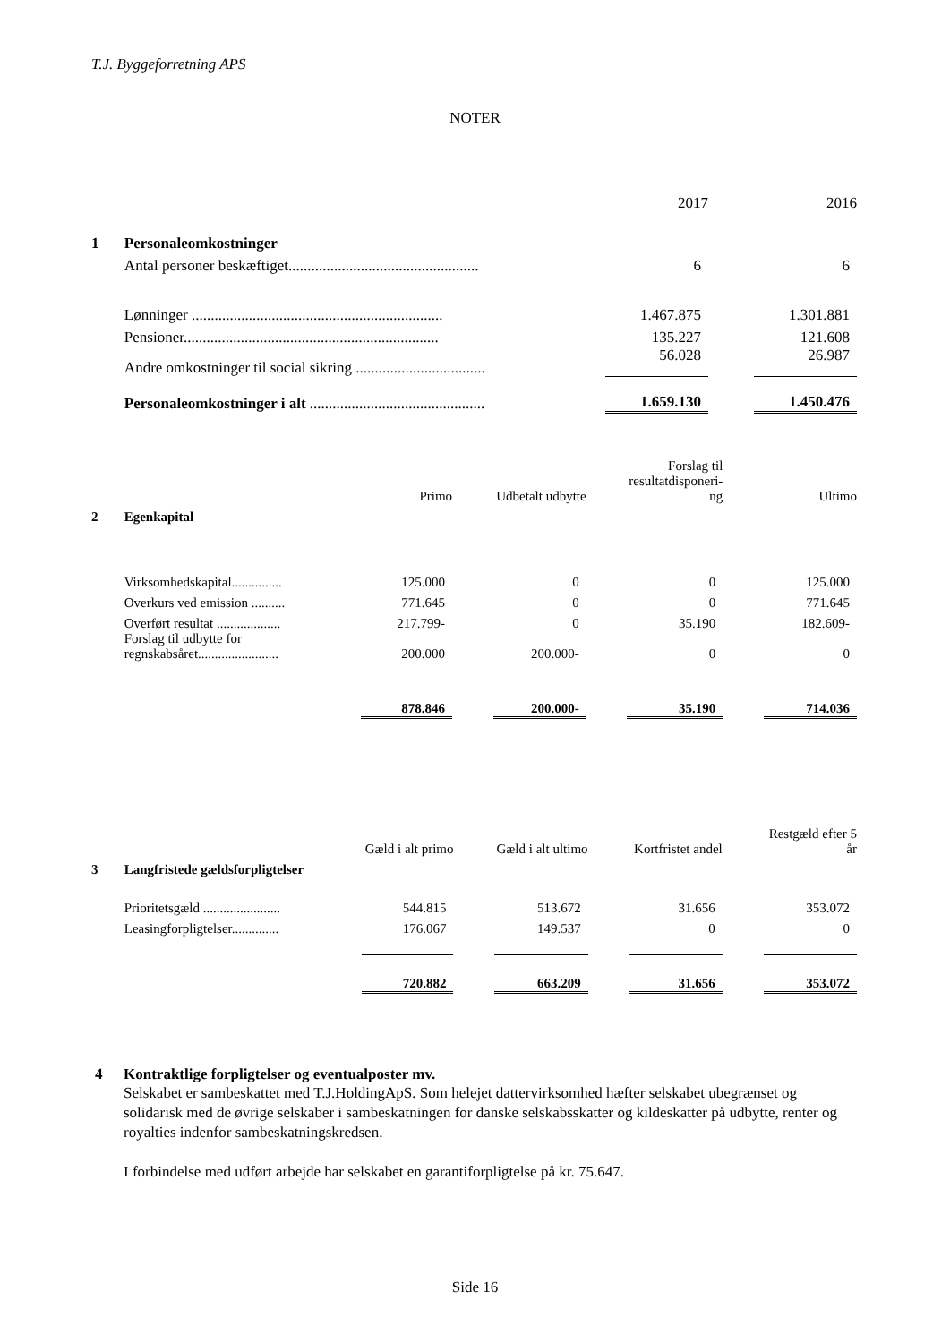T.J. Byggeforretning APS
NOTER
| | | | 2017 | | 2016 |
| 1 | Personaleomkostninger | | | | |
| | Antal personer beskæftiget.................................................. | | 6 | | 6 |
| | Lønninger .................................................................. | | 1.467.875 | | 1.301.881 |
| | Pensioner................................................................... | | 135.227 | | 121.608 |
| | Andre omkostninger til social sikring .................................. | | 56.028 | | 26.987 |
| | Personaleomkostninger i alt .............................................. | | 1.659.130 | | 1.450.476 |
| | | Primo | | Udbetalt udbytte | | Forslag til resultatdisponeri- ng | | Ultimo |
| 2 | Egenkapital | | | | | | | |
| | Virksomhedskapital............... | 125.000 | | 0 | | 0 | | 125.000 |
| | Overkurs ved emission .......... | 771.645 | | 0 | | 0 | | 771.645 |
| | Overført resultat ................... | 217.799- | | 0 | | 35.190 | | 182.609- |
| | Forslag til udbytte for regnskabsåret........................ | 200.000 | | 200.000- | | 0 | | 0 |
| | | 878.846 | | 200.000- | | 35.190 | | 714.036 |
| | | Gæld i alt primo | | Gæld i alt ultimo | | Kortfristet andel | | Restgæld efter 5 år |
| 3 | Langfristede gældsforpligtelser | | | | | | | |
| | Prioritetsgæld ....................... | 544.815 | | 513.672 | | 31.656 | | 353.072 |
| | Leasingforpligtelser.............. | 176.067 | | 149.537 | | 0 | | 0 |
| | | 720.882 | | 663.209 | | 31.656 | | 353.072 |
4 Kontraktlige forpligtelser og eventualposter mv.
Selskabet er sambeskattet med T.J.HoldingApS. Som helejet dattervirksomhed hæfter selskabet ubegrænset og solidarisk med de øvrige selskaber i sambeskatningen for danske selskabsskatter og kildeskatter på udbytte, renter og royalties indenfor sambeskatningskredsen.
I forbindelse med udført arbejde har selskabet en garantiforpligtelse på kr. 75.647.
Side 16